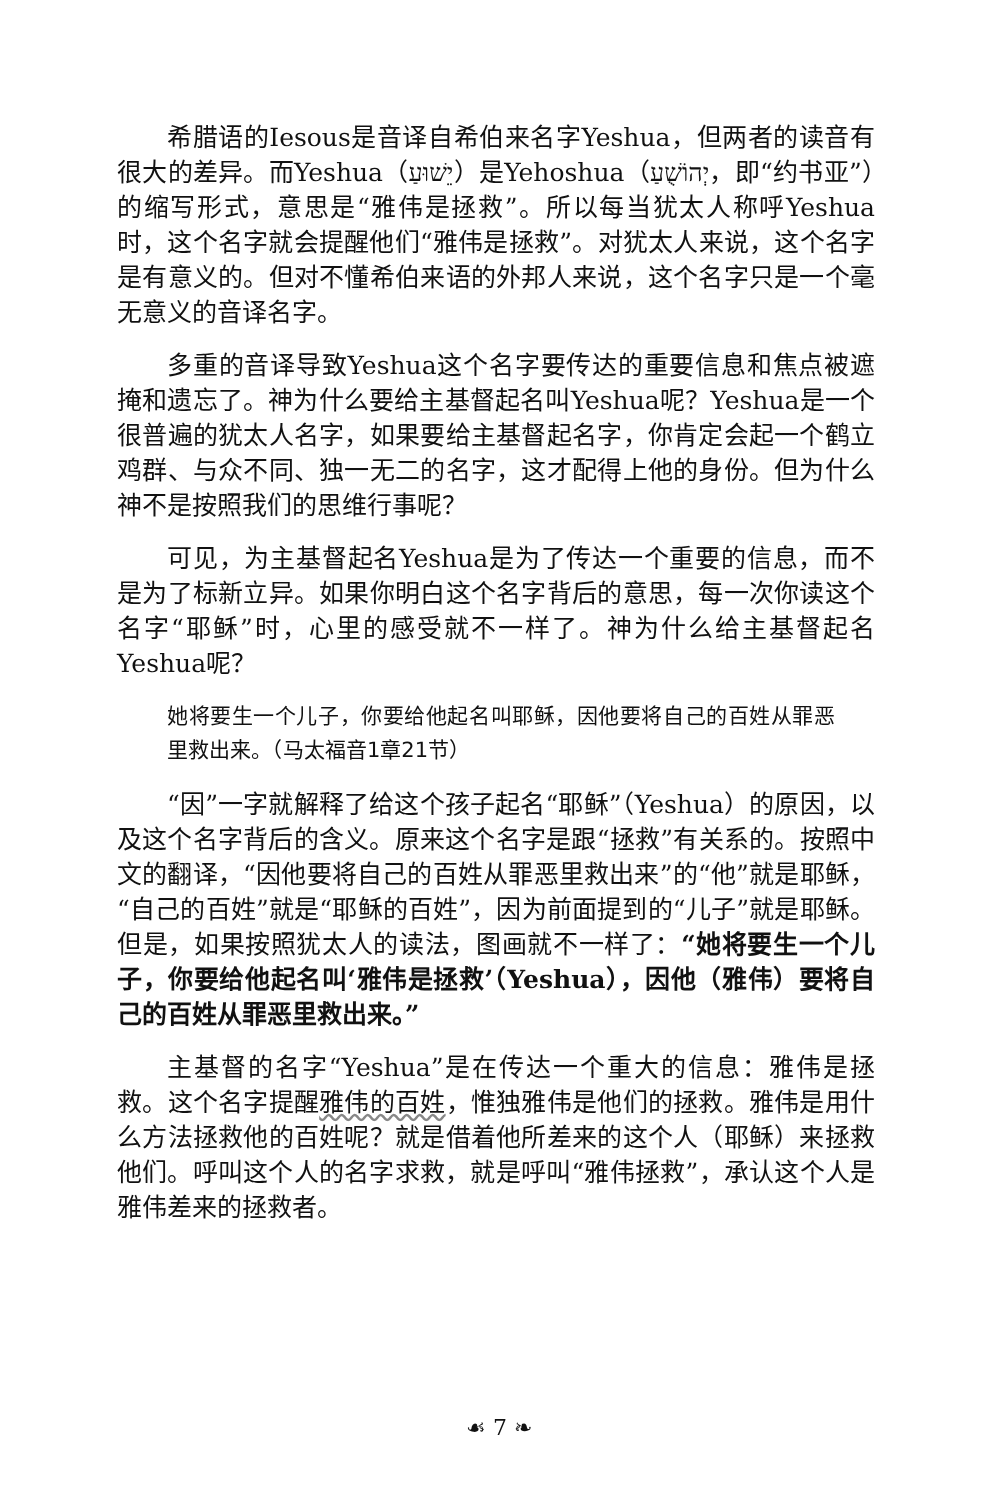希腊语的Iesous是音译自希伯来名字Yeshua，但两者的读音有很大的差异。而Yeshua（יֵשׁוּעַ）是Yehoshua（יְהוֹשֻׁעַ，即“约书亚”）的缩写形式，意思是“雅伟是拯救”。所以每当犹太人称呼Yeshua时，这个名字就会提醒他们“雅伟是拯救”。对犹太人来说，这个名字是有意义的。但对不懂希伯来语的外邦人来说，这个名字只是一个毫无意义的音译名字。
多重的音译导致Yeshua这个名字要传达的重要信息和焦点被遮掩和遗忘了。神为什么要给主基督起名叫Yeshua呢？Yeshua是一个很普遍的犹太人名字，如果要给主基督起名字，你肯定会起一个鹤立鸡群、与众不同、独一无二的名字，这才配得上他的身份。但为什么神不是按照我们的思维行事呢？
可见，为主基督起名Yeshua是为了传达一个重要的信息，而不是为了标新立异。如果你明白这个名字背后的意思，每一次你读这个名字“耶稣”时，心里的感受就不一样了。神为什么给主基督起名Yeshua呢？
她将要生一个儿子，你要给他起名叫耶稣，因他要将自己的百姓从罪恶里救出来。（马太福音1章21节）
“因”一字就解释了给这个孩子起名“耶稣”（Yeshua）的原因，以及这个名字背后的含义。原来这个名字是跟“拯救”有关系的。按照中文的翻译，“因他要将自己的百姓从罪恶里救出来”的“他”就是耶稣，“自己的百姓”就是“耶稣的百姓”，因为前面提到的“儿子”就是耶稣。但是，如果按照犹太人的读法，图画就不一样了：“她将要生一个儿子，你要给他起名叫‘雅伟是拯救’（Yeshua），因他（雅伟）要将自己的百姓从罪恶里救出来。”
主基督的名字“Yeshua”是在传达一个重大的信息：雅伟是拯救。这个名字提醒雅伟的百姓，惟独雅伟是他们的拯救。雅伟是用什么方法拯救他的百姓呢？就是借着他所差来的这个人（耶稣）来拯救他们。呼叫这个人的名字求救，就是呼叫“雅伟拯救”，承认这个人是雅伟差来的拯救者。
☙ 7 ❧